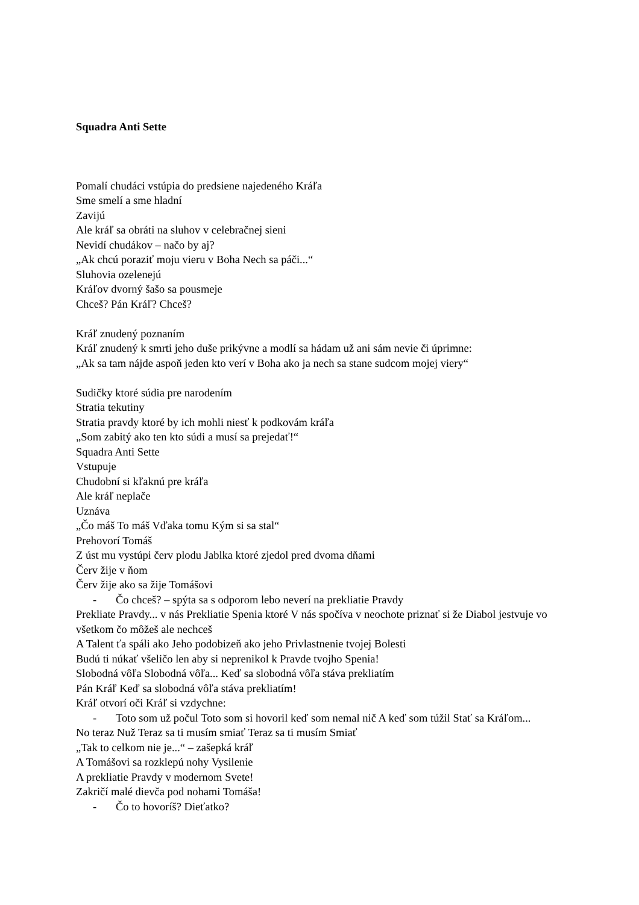Squadra Anti Sette
Pomalí chudáci vstúpia do predsiene najedeného Kráľa
Sme smelí a sme hladní
Zavijú
Ale kráľ sa obráti na sluhov v celebračnej sieni
Nevidí chudákov – načo by aj?
„Ak chcú poraziť moju vieru v Boha Nech sa páči...“
Sluhovia ozelenejú
Kráľov dvorný šašo sa pousmeje
Chceš? Pán Kráľ? Chceš?
Kráľ znudený poznaním
Kráľ znudený k smrti jeho duše prikývne a modlí sa hádam už ani sám nevie či úprimne:
„Ak sa tam nájde aspoň jeden kto verí v Boha ako ja nech sa stane sudcom mojej viery“
Sudičky ktoré súdia pre narodením
Stratia tekutiny
Stratia pravdy ktoré by ich mohli niesť k podkovám kráľa
„Som zabitý ako ten kto súdi a musí sa prejedať!“
Squadra Anti Sette
Vstupuje
Chudobní si kľaknú pre kráľa
Ale kráľ neplače
Uznáva
„Čo máš To máš Vďaka tomu Kým si sa stal“
Prehovorí Tomáš
Z úst mu vystúpi červ plodu Jablka ktoré zjedol pred dvoma dňami
Červ žije v ňom
Červ žije ako sa žije Tomášovi
- Čo chceš? – spýta sa s odporom lebo neverí na prekliatie Pravdy
Prekliate Pravdy... v nás Prekliatie Spenia ktoré V nás spočíva v neochote priznať si že Diabol jestvuje vo všetkom čo môžeš ale nechceš
A Talent ťa spáli ako Jeho podobizeň ako jeho Privlastnenie tvojej Bolesti
Budú ti núkať všeličo len aby si neprenikol k Pravde tvojho Spenia!
Slobodná vôľa Slobodná vôľa... Keď sa slobodná vôľa stáva prekliatím
Pán Kráľ Keď sa slobodná vôľa stáva prekliatím!
Kráľ otvorí oči Kráľ si vzdychne:
- Toto som už počul Toto som si hovoril keď som nemal nič A keď som túžil Stať sa Kráľom...
No teraz Nuž Teraz sa ti musím smiať Teraz sa ti musím Smiať
„Tak to celkom nie je...“ – zašepká kráľ
A Tomášovi sa rozklepú nohy Vysilenie
A prekliatie Pravdy v modernom Svete!
Zakričí malé dievča pod nohami Tomáša!
- Čo to hovoríš? Dieťatko?